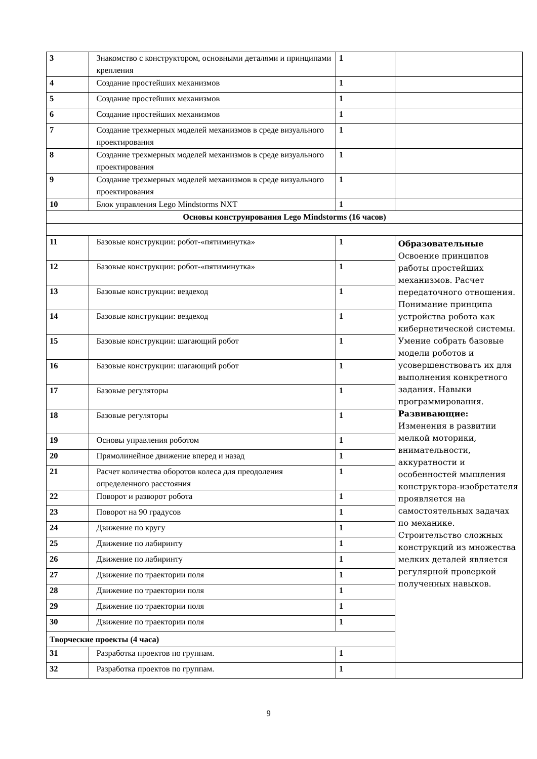| 3 | Знакомство с конструктором, основными деталями и принципами крепления | 1 | |
| 4 | Создание простейших механизмов | 1 | |
| 5 | Создание простейших механизмов | 1 | |
| 6 | Создание простейших механизмов | 1 | |
| 7 | Создание трехмерных моделей механизмов в среде визуального проектирования | 1 | |
| 8 | Создание трехмерных моделей механизмов в среде визуального проектирования | 1 | |
| 9 | Создание трехмерных моделей механизмов в среде визуального проектирования | 1 | |
| 10 | Блок управления Lego Mindstorms NXT | 1 | |
| Основы конструирования Lego Mindstorms (16 часов) | | | |
| 11 | Базовые конструкции: робот-«пятиминутка» | 1 | Образовательные Освоение принципов работы простейших механизмов. Расчет передаточного отношения. Понимание принципа устройства робота как кибернетической системы. Умение собрать базовые модели роботов и усовершенствовать их для выполнения конкретного задания. Навыки программирования. Развивающие: Изменения в развитии мелкой моторики, внимательности, аккуратности и особенностей мышления конструктора-изобретателя проявляется на самостоятельных задачах по механике. Строительство сложных конструкций из множества мелких деталей является регулярной проверкой полученных навыков. |
| 12 | Базовые конструкции: робот-«пятиминутка» | 1 | |
| 13 | Базовые конструкции: вездеход | 1 | |
| 14 | Базовые конструкции: вездеход | 1 | |
| 15 | Базовые конструкции: шагающий робот | 1 | |
| 16 | Базовые конструкции: шагающий робот | 1 | |
| 17 | Базовые регуляторы | 1 | |
| 18 | Базовые регуляторы | 1 | |
| 19 | Основы управления роботом | 1 | |
| 20 | Прямолинейное движение вперед и назад | 1 | |
| 21 | Расчет количества оборотов колеса для преодоления определенного расстояния | 1 | |
| 22 | Поворот и разворот робота | 1 | |
| 23 | Поворот на 90 градусов | 1 | |
| 24 | Движение по кругу | 1 | |
| 25 | Движение по лабиринту | 1 | |
| 26 | Движение по лабиринту | 1 | |
| 27 | Движение по траектории поля | 1 | |
| 28 | Движение по траектории поля | 1 | |
| 29 | Движение по траектории поля | 1 | |
| 30 | Движение по траектории поля | 1 | |
| Творческие проекты (4 часа) | | | |
| 31 | Разработка проектов по группам. | 1 | |
| 32 | Разработка проектов по группам. | 1 | |
9